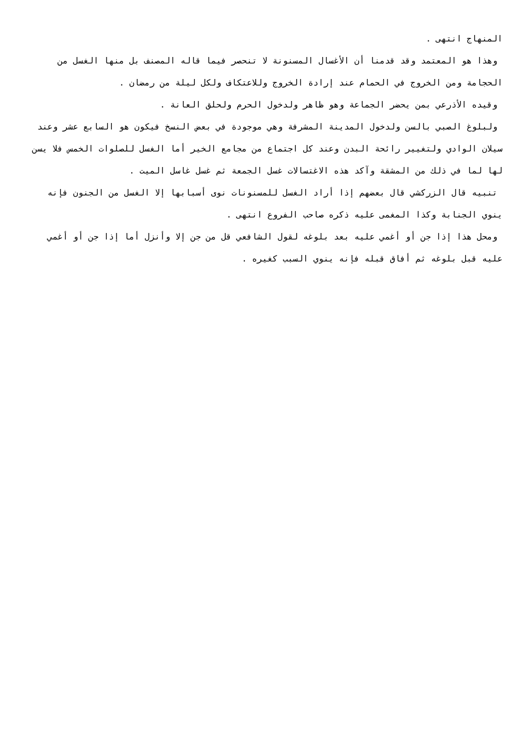المنهاج انتهى .
وهذا هو المعتمد وقد قدمنا أن الأغسال المسنونة لا تنحصر فيما قاله المصنف بل منها الغسل من الحجامة ومن الخروج في الحمام عند إرادة الخروج وللاعتكاف ولكل ليلة من رمضان .
وقيده الأذرعي بمن يحضر الجماعة وهو ظاهر ولدخول الحرم ولحلق العانة .
ولبلوغ الصبي بالسن ولدخول المدينة المشرفة وهي موجودة في بعض النسخ فيكون هو السابع عشر وعند سيلان الوادي ولتغيير رائحة البدن وعند كل اجتماع من مجامع الخير أما الغسل للصلوات الخمس فلا يسن لها لما في ذلك من المشقة وآكد هذه الاغتسالات غسل الجمعة ثم غسل غاسل الميت .
تنبيه قال الزركشي قال بعضهم إذا أراد الغسل للمسنونات نوى أسبابها إلا الغسل من الجنون فإنه ينوي الجنابة وكذا المغمى عليه ذكره صاحب الفروع انتهى .
ومحل هذا إذا جن أو أغمي عليه بعد بلوغه لقول الشافعي قل من جن إلا وأنزل أما إذا جن أو أغمي عليه قبل بلوغه ثم أفاق قبله فإنه ينوي السبب كغيره .